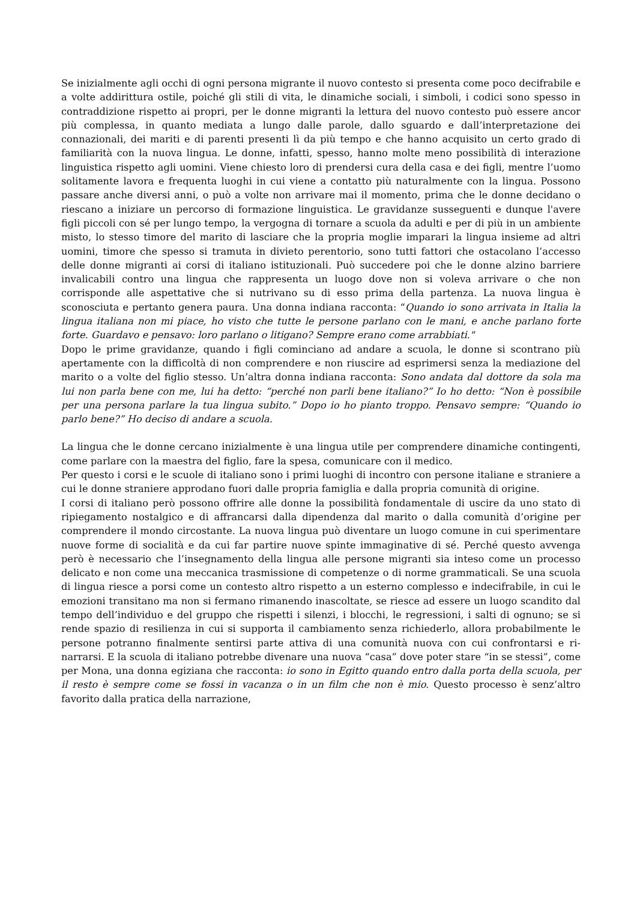Se inizialmente agli occhi di ogni persona migrante il nuovo contesto si presenta come poco decifrabile e a volte addirittura ostile, poiché gli stili di vita, le dinamiche sociali, i simboli, i codici sono spesso in contraddizione rispetto ai propri, per le donne migranti la lettura del nuovo contesto può essere ancor più complessa, in quanto mediata a lungo dalle parole, dallo sguardo e dall’interpretazione dei connazionali, dei mariti e di parenti presenti lì da più tempo e che hanno acquisito un certo grado di familiarità con la nuova lingua. Le donne, infatti, spesso, hanno molte meno possibilità di interazione linguistica rispetto agli uomini. Viene chiesto loro di prendersi cura della casa e dei figli, mentre l’uomo solitamente lavora e frequenta luoghi in cui viene a contatto più naturalmente con la lingua. Possono passare anche diversi anni, o può a volte non arrivare mai il momento, prima che le donne decidano o riescano a iniziare un percorso di formazione linguistica. Le gravidanze susseguenti e dunque l'avere figli piccoli con sé per lungo tempo, la vergogna di tornare a scuola da adulti e per di più in un ambiente misto, lo stesso timore del marito di lasciare che la propria moglie imparari la lingua insieme ad altri uomini, timore che spesso si tramuta in divieto perentorio, sono tutti fattori che ostacolano l’accesso delle donne migranti ai corsi di italiano istituzionali. Può succedere poi che le donne alzino barriere invalicabili contro una lingua che rappresenta un luogo dove non si voleva arrivare o che non corrisponde alle aspettative che si nutrivano su di esso prima della partenza. La nuova lingua è sconosciuta e pertanto genera paura. Una donna indiana racconta: “Quando io sono arrivata in Italia la lingua italiana non mi piace, ho visto che tutte le persone parlano con le mani, e anche parlano forte forte. Guardavo e pensavo: loro parlano o litigano? Sempre erano come arrabbiati."
Dopo le prime gravidanze, quando i figli cominciano ad andare a scuola, le donne si scontrano più apertamente con la difficoltà di non comprendere e non riuscire ad esprimersi senza la mediazione del marito o a volte del figlio stesso. Un’altra donna indiana racconta: Sono andata dal dottore da sola ma lui non parla bene con me, lui ha detto: “perché non parli bene italiano?” Io ho detto: “Non è possibile per una persona parlare la tua lingua subito.” Dopo io ho pianto troppo. Pensavo sempre: “Quando io parlo bene?” Ho deciso di andare a scuola.
La lingua che le donne cercano inizialmente è una lingua utile per comprendere dinamiche contingenti, come parlare con la maestra del figlio, fare la spesa, comunicare con il medico.
Per questo i corsi e le scuole di italiano sono i primi luoghi di incontro con persone italiane e straniere a cui le donne straniere approdano fuori dalle propria famiglia e dalla propria comunità di origine.
I corsi di italiano però possono offrire alle donne la possibilità fondamentale di uscire da uno stato di ripiegamento nostalgico e di affrancarsi dalla dipendenza dal marito o dalla comunità d’origine per comprendere il mondo circostante. La nuova lingua può diventare un luogo comune in cui sperimentare nuove forme di socialità e da cui far partire nuove spinte immaginative di sé. Perché questo avvenga però è necessario che l’insegnamento della lingua alle persone migranti sia inteso come un processo delicato e non come una meccanica trasmissione di competenze o di norme grammaticali. Se una scuola di lingua riesce a porsi come un contesto altro rispetto a un esterno complesso e indecifrabile, in cui le emozioni transitano ma non si fermano rimanendo inascoltate, se riesce ad essere un luogo scandito dal tempo dell’individuo e del gruppo che rispetti i silenzi, i blocchi, le regressioni, i salti di ognuno; se si rende spazio di resilienza in cui si supporta il cambiamento senza richiederlo, allora probabilmente le persone potranno finalmente sentirsi parte attiva di una comunità nuova con cui confrontarsi e ri-narrarsi. E la scuola di italiano potrebbe divenare una nuova “casa” dove poter stare “in se stessi”, come per Mona, una donna egiziana che racconta: io sono in Egitto quando entro dalla porta della scuola, per il resto è sempre come se fossi in vacanza o in un film che non è mio. Questo processo è senz’altro favorito dalla pratica della narrazione,